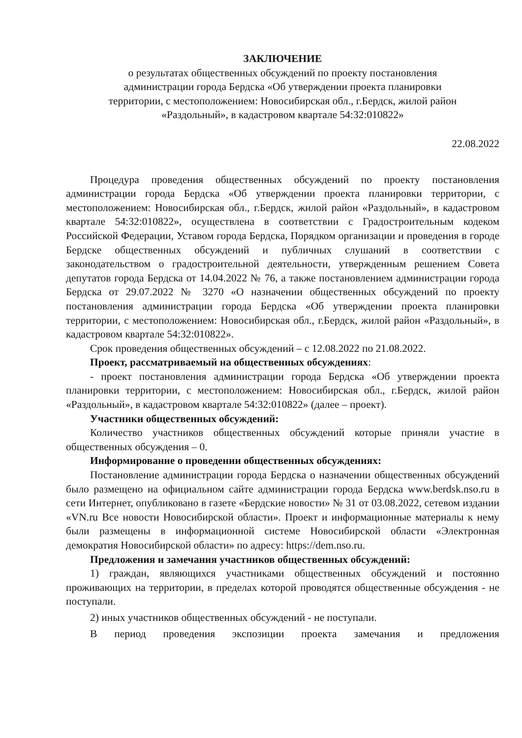ЗАКЛЮЧЕНИЕ
о результатах общественных обсуждений по проекту постановления
администрации города Бердска «Об утверждении проекта планировки
территории, с местоположением: Новосибирская обл., г.Бердск, жилой район
«Раздольный», в кадастровом квартале 54:32:010822»
22.08.2022
Процедура проведения общественных обсуждений по проекту постановления администрации города Бердска «Об утверждении проекта планировки территории, с местоположением: Новосибирская обл., г.Бердск, жилой район «Раздольный», в кадастровом квартале 54:32:010822», осуществлена в соответствии с Градостроительным кодеком Российской Федерации, Уставом города Бердска, Порядком организации и проведения в городе Бердске общественных обсуждений и публичных слушаний в соответствии с законодательством о градостроительной деятельности, утвержденным решением Совета депутатов города Бердска от 14.04.2022 № 76, а также постановлением администрации города Бердска от 29.07.2022 № 3270 «О назначении общественных обсуждений по проекту постановления администрации города Бердска «Об утверждении проекта планировки территории, с местоположением: Новосибирская обл., г.Бердск, жилой район «Раздольный», в кадастровом квартале 54:32:010822».
Срок проведения общественных обсуждений – с 12.08.2022 по 21.08.2022.
Проект, рассматриваемый на общественных обсуждениях:
- проект постановления администрации города Бердска «Об утверждении проекта планировки территории, с местоположением: Новосибирская обл., г.Бердск, жилой район «Раздольный», в кадастровом квартале 54:32:010822» (далее – проект).
Участники общественных обсуждений:
Количество участников общественных обсуждений которые приняли участие в общественных обсуждения – 0.
Информирование о проведении общественных обсуждениях:
Постановление администрации города Бердска о назначении общественных обсуждений было размещено на официальном сайте администрации города Бердска www.berdsk.nso.ru в сети Интернет, опубликовано в газете «Бердские новости» № 31 от 03.08.2022, сетевом издании «VN.ru Все новости Новосибирской области». Проект и информационные материалы к нему были размещены в информационной системе Новосибирской области «Электронная демократия Новосибирской области» по адресу: https://dem.nso.ru.
Предложения и замечания участников общественных обсуждений:
1) граждан, являющихся участниками общественных обсуждений и постоянно проживающих на территории, в пределах которой проводятся общественные обсуждения - не поступали.
2) иных участников общественных обсуждений - не поступали.
В период проведения экспозиции проекта замечания и предложения